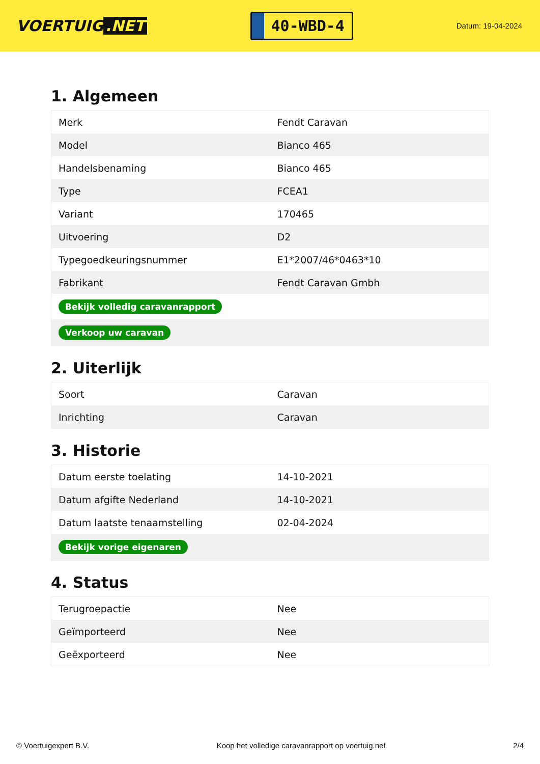VOERTUIG.NET
40-WBD-4
Datum: 19-04-2024
1. Algemeen
| Merk | Fendt Caravan |
| Model | Bianco 465 |
| Handelsbenaming | Bianco 465 |
| Type | FCEA1 |
| Variant | 170465 |
| Uitvoering | D2 |
| Typegoedkeuringsnummer | E1*2007/46*0463*10 |
| Fabrikant | Fendt Caravan Gmbh |
| Bekijk volledig caravanrapport | |
| Verkoop uw caravan | |
2. Uiterlijk
| Soort | Caravan |
| Inrichting | Caravan |
3. Historie
| Datum eerste toelating | 14-10-2021 |
| Datum afgifte Nederland | 14-10-2021 |
| Datum laatste tenaamstelling | 02-04-2024 |
| Bekijk vorige eigenaren | |
4. Status
| Terugroepactie | Nee |
| Geïmporteerd | Nee |
| Geëxporteerd | Nee |
© Voertuigexpert B.V. Koop het volledige caravanrapport op voertuig.net 2/4